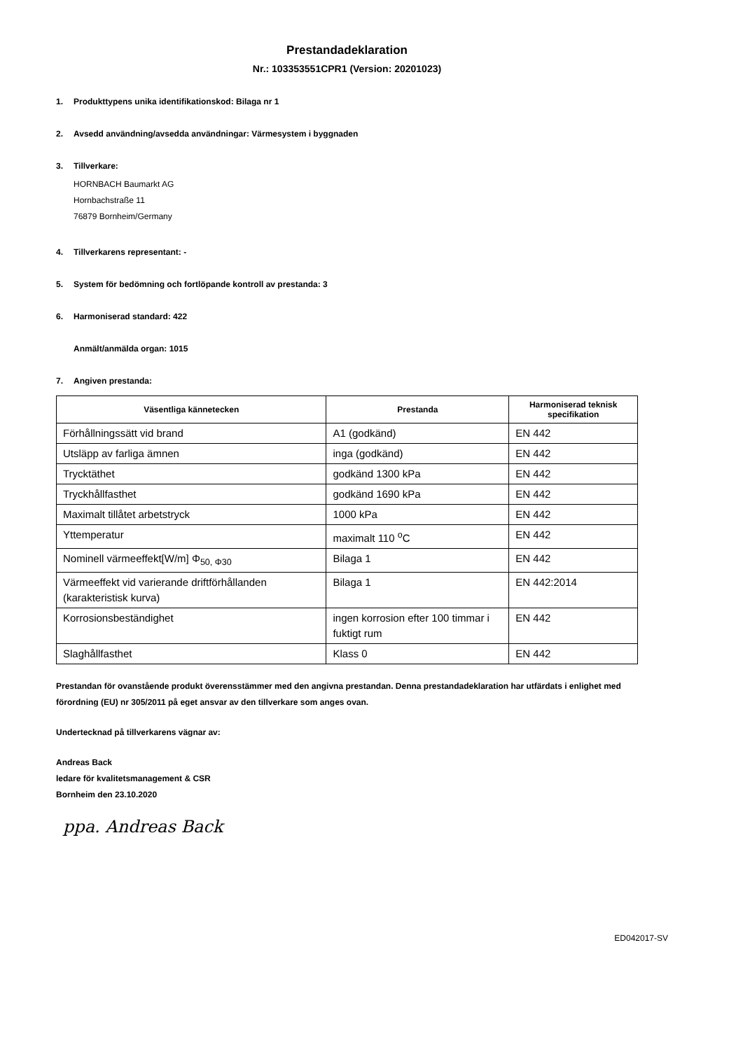Prestandadeklaration
Nr.: 103353551CPR1 (Version: 20201023)
1. Produkttypens unika identifikationskod: Bilaga nr 1
2. Avsedd användning/avsedda användningar: Värmesystem i byggnaden
3. Tillverkare:
HORNBACH Baumarkt AG
Hornbachstraße 11
76879 Bornheim/Germany
4. Tillverkarens representant: -
5. System för bedömning och fortlöpande kontroll av prestanda: 3
6. Harmoniserad standard: 422
Anmält/anmälda organ: 1015
7. Angiven prestanda:
| Väsentliga kännetecken | Prestanda | Harmoniserad teknisk specifikation |
| --- | --- | --- |
| Förhållningssätt vid brand | A1 (godkänd) | EN 442 |
| Utsläpp av farliga ämnen | inga (godkänd) | EN 442 |
| Trycktäthet | godkänd 1300 kPa | EN 442 |
| Tryckhållfasthet | godkänd 1690 kPa | EN 442 |
| Maximalt tillåtet arbetstryck | 1000 kPa | EN 442 |
| Yttemperatur | maximalt 110 <sup>o</sup>C | EN 442 |
| Nominell värmeeffekt[W/m] Φ<sub>50, Φ30</sub> | Bilaga 1 | EN 442 |
| Värmeeffekt vid varierande driftförhållanden (karakteristisk kurva) | Bilaga 1 | EN 442:2014 |
| Korrosionsbeständighet | ingen korrosion efter 100 timmar i fuktigt rum | EN 442 |
| Slaghållfasthet | Klass 0 | EN 442 |
Prestandan för ovanstående produkt överensstämmer med den angivna prestandan. Denna prestandadeklaration har utfärdats i enlighet med förordning (EU) nr 305/2011 på eget ansvar av den tillverkare som anges ovan.
Undertecknad på tillverkarens vägnar av:
Andreas Back
ledare för kvalitetsmanagement & CSR
Bornheim den 23.10.2020
ppa. Andreas Back
ED042017-SV